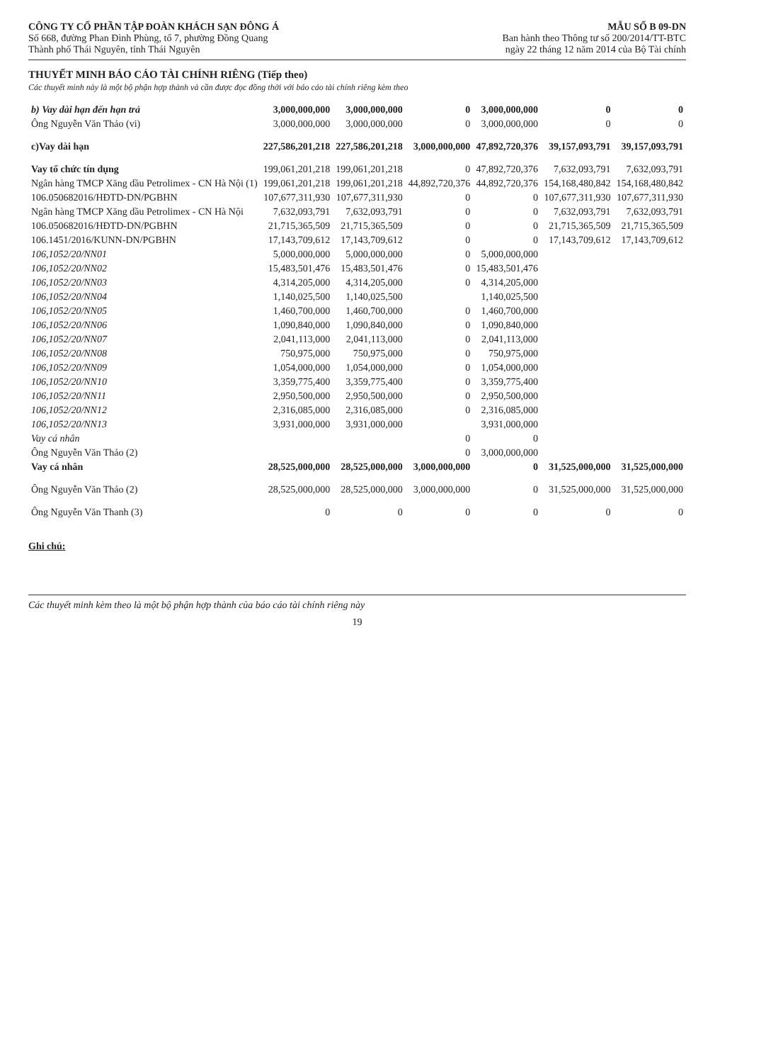CÔNG TY CỔ PHẦN TẬP ĐOÀN KHÁCH SẠN ĐÔNG Á
Số 668, đường Phan Đình Phùng, tổ 7, phường Đồng Quang
Thành phố Thái Nguyên, tỉnh Thái Nguyên
MẪU SỐ B 09-DN
Ban hành theo Thông tư số 200/2014/TT-BTC
ngày 22 tháng 12 năm 2014 của Bộ Tài chính
THUYẾT MINH BÁO CÁO TÀI CHÍNH RIÊNG (Tiếp theo)
Các thuyết minh này là một bộ phận hợp thành và cần được đọc đồng thời với báo cáo tài chính riêng kèm theo
| b) Vay dài hạn đến hạn trả | 3,000,000,000 | 3,000,000,000 | 0 | 3,000,000,000 | 0 | 0 |
| Ông Nguyễn Văn Thảo (vi) | 3,000,000,000 | 3,000,000,000 | 0 | 3,000,000,000 | 0 | 0 |
| c)Vay dài hạn | 227,586,201,218 | 227,586,201,218 | 3,000,000,000 | 47,892,720,376 | 39,157,093,791 | 39,157,093,791 |
| Vay tổ chức tín dụng | 199,061,201,218 | 199,061,201,218 | 0 | 47,892,720,376 | 7,632,093,791 | 7,632,093,791 |
| Ngân hàng TMCP Xăng dầu Petrolimex - CN Hà Nội (1) | 199,061,201,218 | 199,061,201,218 | 44,892,720,376 | 44,892,720,376 | 154,168,480,842 | 154,168,480,842 |
| 106.050682016/HĐTD-DN/PGBHN | 107,677,311,930 | 107,677,311,930 | 0 | 0 | 107,677,311,930 | 107,677,311,930 |
| Ngân hàng TMCP Xăng dầu Petrolimex - CN Hà Nội | 7,632,093,791 | 7,632,093,791 | 0 | 0 | 7,632,093,791 | 7,632,093,791 |
| 106.050682016/HĐTD-DN/PGBHN | 21,715,365,509 | 21,715,365,509 | 0 | 0 | 21,715,365,509 | 21,715,365,509 |
| 106.1451/2016/KUNN-DN/PGBHN | 17,143,709,612 | 17,143,709,612 | 0 | 0 | 17,143,709,612 | 17,143,709,612 |
| 106,1052/20/NN01 | 5,000,000,000 | 5,000,000,000 | 0 | 5,000,000,000 | | |
| 106,1052/20/NN02 | 15,483,501,476 | 15,483,501,476 | 0 | 15,483,501,476 | | |
| 106,1052/20/NN03 | 4,314,205,000 | 4,314,205,000 | 0 | 4,314,205,000 | | |
| 106,1052/20/NN04 | 1,140,025,500 | 1,140,025,500 | | 1,140,025,500 | | |
| 106,1052/20/NN05 | 1,460,700,000 | 1,460,700,000 | 0 | 1,460,700,000 | | |
| 106,1052/20/NN06 | 1,090,840,000 | 1,090,840,000 | 0 | 1,090,840,000 | | |
| 106,1052/20/NN07 | 2,041,113,000 | 2,041,113,000 | 0 | 2,041,113,000 | | |
| 106,1052/20/NN08 | 750,975,000 | 750,975,000 | 0 | 750,975,000 | | |
| 106,1052/20/NN09 | 1,054,000,000 | 1,054,000,000 | 0 | 1,054,000,000 | | |
| 106,1052/20/NN10 | 3,359,775,400 | 3,359,775,400 | 0 | 3,359,775,400 | | |
| 106,1052/20/NN11 | 2,950,500,000 | 2,950,500,000 | 0 | 2,950,500,000 | | |
| 106,1052/20/NN12 | 2,316,085,000 | 2,316,085,000 | 0 | 2,316,085,000 | | |
| 106,1052/20/NN13 | 3,931,000,000 | 3,931,000,000 | | 3,931,000,000 | | |
| Vay cá nhân | | | 0 | 0 | | |
| Ông Nguyễn Văn Thảo (2) | | | 0 | 3,000,000,000 | | |
| Vay cá nhân | 28,525,000,000 | 28,525,000,000 | 3,000,000,000 | 0 | 31,525,000,000 | 31,525,000,000 |
| Ông Nguyễn Văn Thảo (2) | 28,525,000,000 | 28,525,000,000 | 3,000,000,000 | 0 | 31,525,000,000 | 31,525,000,000 |
| Ông Nguyễn Văn Thanh (3) | 0 | 0 | 0 | 0 | 0 | 0 |
Ghi chú:
Các thuyết minh kèm theo là một bộ phận hợp thành của báo cáo tài chính riêng này
19